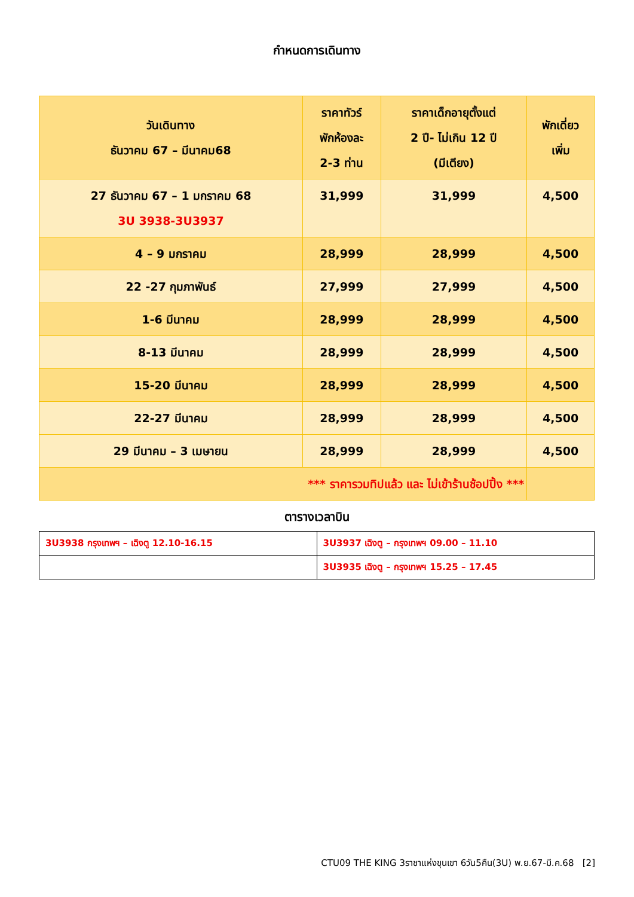กำหนดการเดินทาง
| วันเดินทาง ธันวาคม 67 – มีนาคม68 | ราคาทัวร์ พักห้องละ 2-3 ท่าน | ราคาเด็กอายุตั้งแต่ 2 ปี- ไม่เกิน 12 ปี (มีเตียง) | พักเดี่ยว เพิ่ม |
| 27 ธันวาคม 67 – 1 มกราคม 68 3U 3938-3U3937 | 31,999 | 31,999 | 4,500 |
| 4 – 9 มกราคม | 28,999 | 28,999 | 4,500 |
| 22 -27 กุมภาพันธ์ | 27,999 | 27,999 | 4,500 |
| 1-6 มีนาคม | 28,999 | 28,999 | 4,500 |
| 8-13 มีนาคม | 28,999 | 28,999 | 4,500 |
| 15-20 มีนาคม | 28,999 | 28,999 | 4,500 |
| 22-27 มีนาคม | 28,999 | 28,999 | 4,500 |
| 29 มีนาคม – 3 เมษายน | 28,999 | 28,999 | 4,500 |
| *** ราคารวมทิปแล้ว และ ไม่เข้าร้านช้อปปิ้ง *** | | | |
ตารางเวลาบิน
| 3U3938 กรุงเทพฯ – เฉิงตู 12.10-16.15 | 3U3937 เฉิงตู – กรุงเทพฯ 09.00 – 11.10 |
| | 3U3935 เฉิงตู – กรุงเทพฯ 15.25 – 17.45 |
CTU09 THE KING 3ราชาแห่งขุนเขา 6วัน5คืน(3U) พ.ย.67-มี.ค.68 [2]